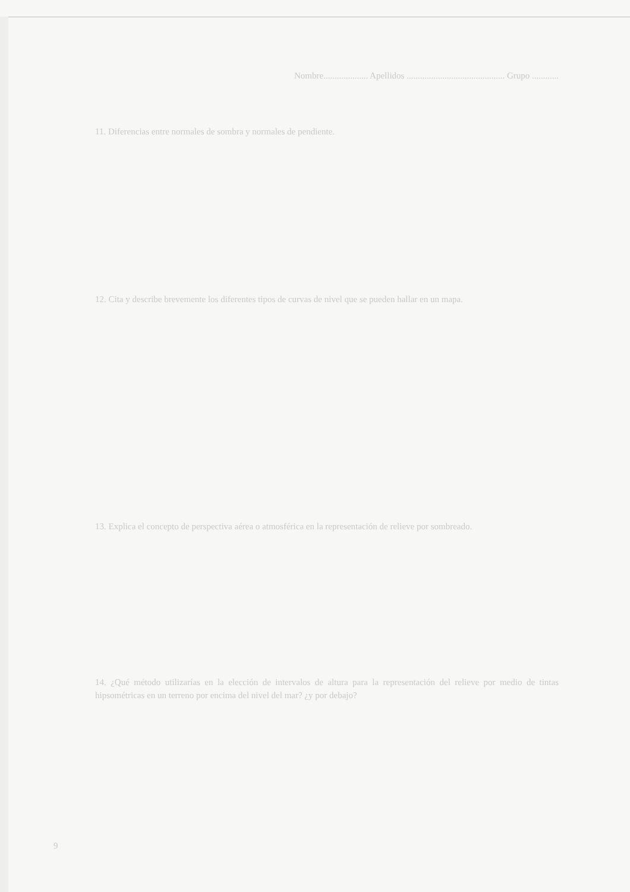Nombre.................... Apellidos ............................................ Grupo ............
11. Diferencias entre normales de sombra y normales de pendiente.
12. Cita y describe brevemente los diferentes tipos de curvas de nivel que se pueden hallar en un mapa.
13. Explica el concepto de perspectiva aérea o atmosférica en la representación de relieve por sombreado.
14. ¿Qué método utilizarías en la elección de intervalos de altura para la representación del relieve por medio de tintas hipsométricas en un terreno por encima del nivel del mar? ¿y por debajo?
9